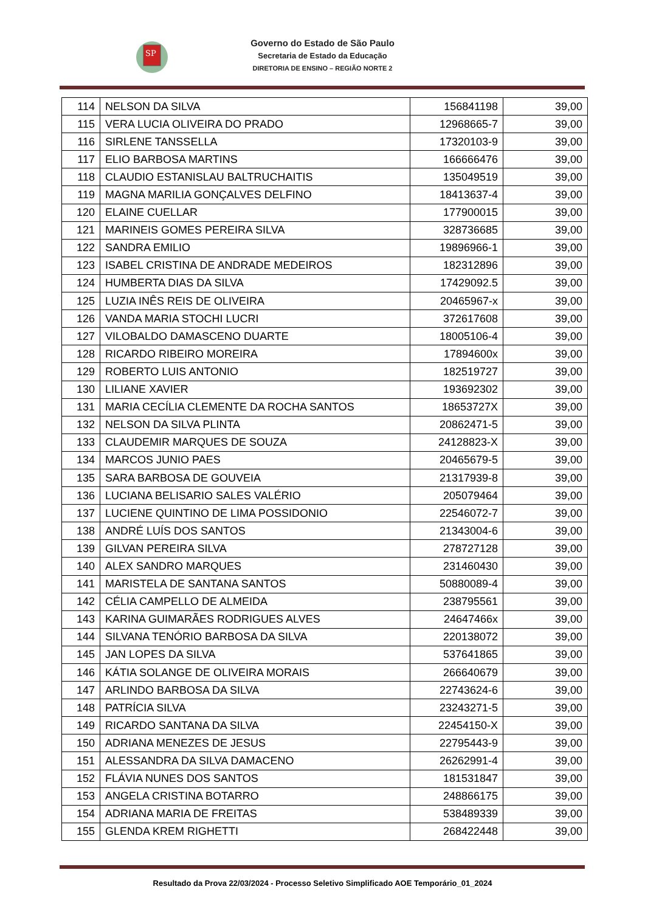SP
Governo do Estado de São Paulo
Secretaria de Estado da Educação
DIRETORIA DE ENSINO – REGIÃO NORTE 2
| 114 | NELSON DA SILVA | 156841198 | 39,00 |
| 115 | VERA LUCIA OLIVEIRA DO PRADO | 12968665-7 | 39,00 |
| 116 | SIRLENE TANSSELLA | 17320103-9 | 39,00 |
| 117 | ELIO BARBOSA MARTINS | 166666476 | 39,00 |
| 118 | CLAUDIO ESTANISLAU BALTRUCHAITIS | 135049519 | 39,00 |
| 119 | MAGNA MARILIA GONÇALVES DELFINO | 18413637-4 | 39,00 |
| 120 | ELAINE CUELLAR | 177900015 | 39,00 |
| 121 | MARINEIS GOMES PEREIRA SILVA | 328736685 | 39,00 |
| 122 | SANDRA EMILIO | 19896966-1 | 39,00 |
| 123 | ISABEL CRISTINA DE ANDRADE MEDEIROS | 182312896 | 39,00 |
| 124 | HUMBERTA DIAS DA SILVA | 17429092.5 | 39,00 |
| 125 | LUZIA INÊS REIS DE OLIVEIRA | 20465967-x | 39,00 |
| 126 | VANDA MARIA STOCHI LUCRI | 372617608 | 39,00 |
| 127 | VILOBALDO DAMASCENO DUARTE | 18005106-4 | 39,00 |
| 128 | RICARDO RIBEIRO MOREIRA | 17894600x | 39,00 |
| 129 | ROBERTO LUIS ANTONIO | 182519727 | 39,00 |
| 130 | LILIANE XAVIER | 193692302 | 39,00 |
| 131 | MARIA CECÍLIA CLEMENTE DA ROCHA SANTOS | 18653727X | 39,00 |
| 132 | NELSON DA SILVA PLINTA | 20862471-5 | 39,00 |
| 133 | CLAUDEMIR MARQUES DE SOUZA | 24128823-X | 39,00 |
| 134 | MARCOS JUNIO PAES | 20465679-5 | 39,00 |
| 135 | SARA BARBOSA DE GOUVEIA | 21317939-8 | 39,00 |
| 136 | LUCIANA BELISARIO SALES VALÉRIO | 205079464 | 39,00 |
| 137 | LUCIENE QUINTINO DE LIMA POSSIDONIO | 22546072-7 | 39,00 |
| 138 | ANDRÉ LUÍS DOS SANTOS | 21343004-6 | 39,00 |
| 139 | GILVAN PEREIRA SILVA | 278727128 | 39,00 |
| 140 | ALEX SANDRO MARQUES | 231460430 | 39,00 |
| 141 | MARISTELA DE SANTANA SANTOS | 50880089-4 | 39,00 |
| 142 | CÉLIA CAMPELLO DE ALMEIDA | 238795561 | 39,00 |
| 143 | KARINA GUIMARÃES RODRIGUES ALVES | 24647466x | 39,00 |
| 144 | SILVANA TENÓRIO BARBOSA DA SILVA | 220138072 | 39,00 |
| 145 | JAN LOPES DA SILVA | 537641865 | 39,00 |
| 146 | KÁTIA SOLANGE DE OLIVEIRA MORAIS | 266640679 | 39,00 |
| 147 | ARLINDO BARBOSA DA SILVA | 22743624-6 | 39,00 |
| 148 | PATRÍCIA SILVA | 23243271-5 | 39,00 |
| 149 | RICARDO SANTANA DA SILVA | 22454150-X | 39,00 |
| 150 | ADRIANA MENEZES DE JESUS | 22795443-9 | 39,00 |
| 151 | ALESSANDRA DA SILVA DAMACENO | 26262991-4 | 39,00 |
| 152 | FLÁVIA NUNES DOS SANTOS | 181531847 | 39,00 |
| 153 | ANGELA CRISTINA BOTARRO | 248866175 | 39,00 |
| 154 | ADRIANA MARIA DE FREITAS | 538489339 | 39,00 |
| 155 | GLENDA KREM RIGHETTI | 268422448 | 39,00 |
Resultado da Prova 22/03/2024 - Processo Seletivo Simplificado AOE Temporário_01_2024